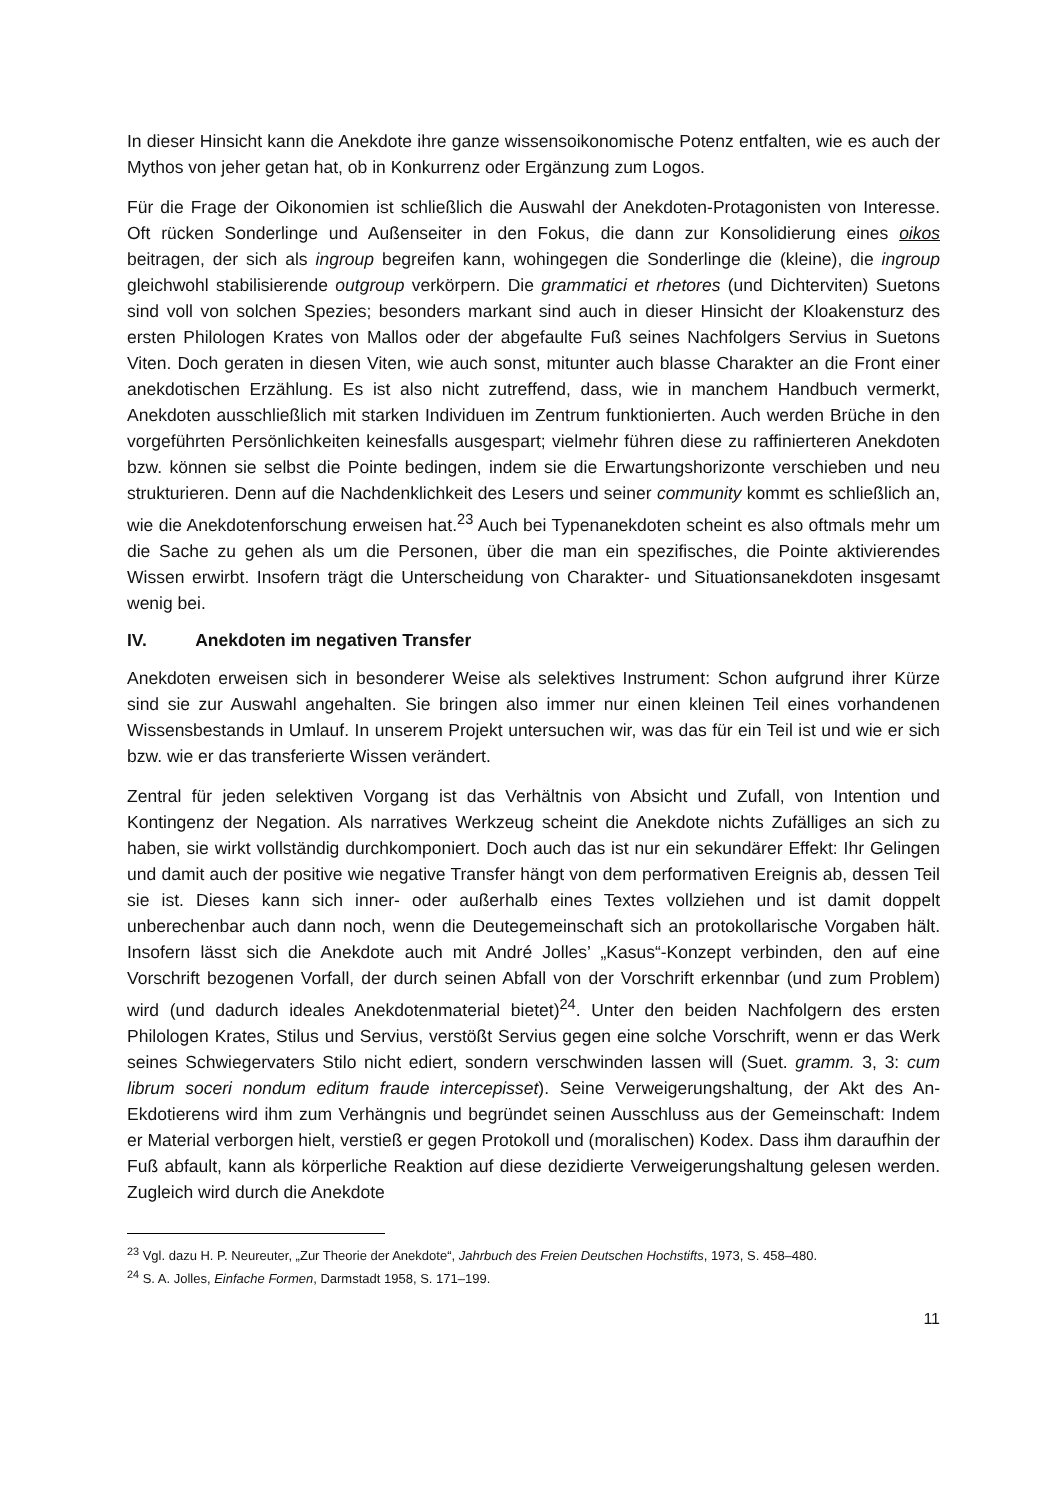In dieser Hinsicht kann die Anekdote ihre ganze wissensoikonomische Potenz entfalten, wie es auch der Mythos von jeher getan hat, ob in Konkurrenz oder Ergänzung zum Logos.
Für die Frage der Oikonomien ist schließlich die Auswahl der Anekdoten-Protagonisten von Interesse. Oft rücken Sonderlinge und Außenseiter in den Fokus, die dann zur Konsolidierung eines oikos beitragen, der sich als ingroup begreifen kann, wohingegen die Sonderlinge die (kleine), die ingroup gleichwohl stabilisierende outgroup verkörpern. Die grammatici et rhetores (und Dichterviten) Suetons sind voll von solchen Spezies; besonders markant sind auch in dieser Hinsicht der Kloakensturz des ersten Philologen Krates von Mallos oder der abgefaulte Fuß seines Nachfolgers Servius in Suetons Viten. Doch geraten in diesen Viten, wie auch sonst, mitunter auch blasse Charakter an die Front einer anekdotischen Erzählung. Es ist also nicht zutreffend, dass, wie in manchem Handbuch vermerkt, Anekdoten ausschließlich mit starken Individuen im Zentrum funktionierten. Auch werden Brüche in den vorgeführten Persönlichkeiten keinesfalls ausgespart; vielmehr führen diese zu raffinierteren Anekdoten bzw. können sie selbst die Pointe bedingen, indem sie die Erwartungshorizonte verschieben und neu strukturieren. Denn auf die Nachdenklichkeit des Lesers und seiner community kommt es schließlich an, wie die Anekdotenforschung erweisen hat.<sup>23</sup> Auch bei Typenanekdoten scheint es also oftmals mehr um die Sache zu gehen als um die Personen, über die man ein spezifisches, die Pointe aktivierendes Wissen erwirbt. Insofern trägt die Unterscheidung von Charakter- und Situationsanekdoten insgesamt wenig bei.
IV. Anekdoten im negativen Transfer
Anekdoten erweisen sich in besonderer Weise als selektives Instrument: Schon aufgrund ihrer Kürze sind sie zur Auswahl angehalten. Sie bringen also immer nur einen kleinen Teil eines vorhandenen Wissensbestands in Umlauf. In unserem Projekt untersuchen wir, was das für ein Teil ist und wie er sich bzw. wie er das transferierte Wissen verändert.
Zentral für jeden selektiven Vorgang ist das Verhältnis von Absicht und Zufall, von Intention und Kontingenz der Negation. Als narratives Werkzeug scheint die Anekdote nichts Zufälliges an sich zu haben, sie wirkt vollständig durchkomponiert. Doch auch das ist nur ein sekundärer Effekt: Ihr Gelingen und damit auch der positive wie negative Transfer hängt von dem performativen Ereignis ab, dessen Teil sie ist. Dieses kann sich inner- oder außerhalb eines Textes vollziehen und ist damit doppelt unberechenbar auch dann noch, wenn die Deutegemeinschaft sich an protokollarische Vorgaben hält. Insofern lässt sich die Anekdote auch mit André Jolles’ „Kasus“-Konzept verbinden, den auf eine Vorschrift bezogenen Vorfall, der durch seinen Abfall von der Vorschrift erkennbar (und zum Problem) wird (und dadurch ideales Anekdotenmaterial bietet)<sup>24</sup>. Unter den beiden Nachfolgern des ersten Philologen Krates, Stilus und Servius, verstößt Servius gegen eine solche Vorschrift, wenn er das Werk seines Schwiegervaters Stilo nicht ediert, sondern verschwinden lassen will (Suet. gramm. 3, 3: cum librum soceri nondum editum fraude intercepisset). Seine Verweigerungshaltung, der Akt des An-Ekdotierens wird ihm zum Verhängnis und begründet seinen Ausschluss aus der Gemeinschaft: Indem er Material verborgen hielt, verstieß er gegen Protokoll und (moralischen) Kodex. Dass ihm daraufhin der Fuß abfault, kann als körperliche Reaktion auf diese dezidierte Verweigerungshaltung gelesen werden. Zugleich wird durch die Anekdote
<sup>23</sup> Vgl. dazu H. P. Neureuter, „Zur Theorie der Anekdote“, Jahrbuch des Freien Deutschen Hochstifts, 1973, S. 458–480.
<sup>24</sup> S. A. Jolles, Einfache Formen, Darmstadt 1958, S. 171–199.
11